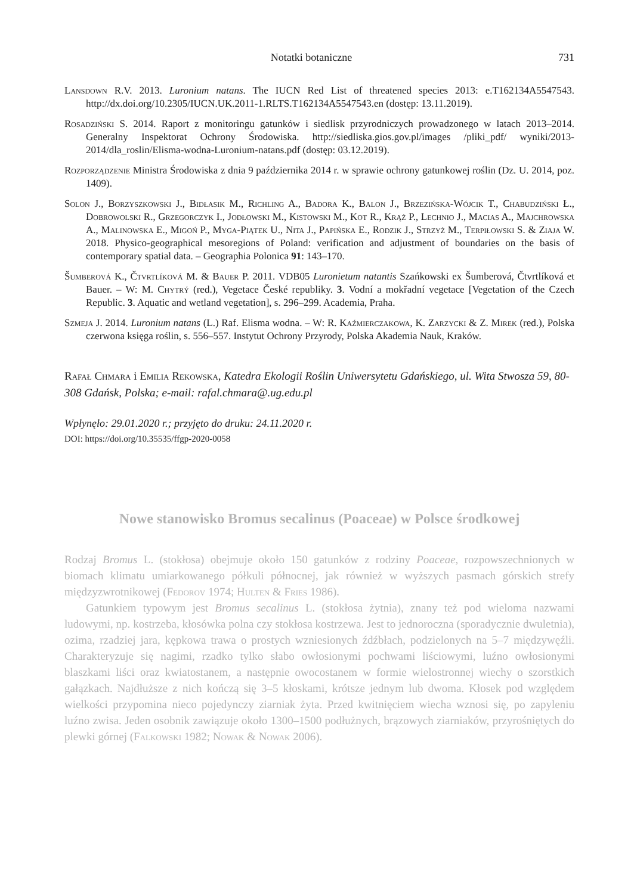Notatki botaniczne 731
Lansdown R.V. 2013. Luronium natans. The IUCN Red List of threatened species 2013: e.T162134A5547543. http://dx.doi.org/10.2305/IUCN.UK.2011-1.RLTS.T162134A5547543.en (dostęp: 13.11.2019).
Rosadziński S. 2014. Raport z monitoringu gatunków i siedlisk przyrodniczych prowadzonego w latach 2013–2014. Generalny Inspektorat Ochrony Środowiska. http://siedliska.gios.gov.pl/images /pliki_pdf/ wyniki/2013-2014/dla_roslin/Elisma-wodna-Luronium-natans.pdf (dostęp: 03.12.2019).
Rozporządzenie Ministra Środowiska z dnia 9 października 2014 r. w sprawie ochrony gatunkowej roślin (Dz. U. 2014, poz. 1409).
Solon J., Borzyszkowski J., Bidłasik M., Richling A., Badora K., Balon J., Brzezińska-Wójcik T., Chabudziński Ł., Dobrowolski R., Grzegorczyk I., Jodłowski M., Kistowski M., Kot R., Krąż P., Lechnio J., Macias A., Majchrowska A., Malinowska E., Migoń P., Myga-Piątek U., Nita J., Papińska E., Rodzik J., Strzyż M., Terpiłowski S. & Ziaja W. 2018. Physico-geographical mesoregions of Poland: verification and adjustment of boundaries on the basis of contemporary spatial data. – Geographia Polonica 91: 143–170.
Šumberová K., Čtvrtlíková M. & Bauer P. 2011. VDB05 Luronietum natantis Szańkowski ex Šumberová, Čtvrtlíková et Bauer. – W: M. Chytrý (red.), Vegetace České republiky. 3. Vodní a mokřadní vegetace [Vegetation of the Czech Republic. 3. Aquatic and wetland vegetation], s. 296–299. Academia, Praha.
Szmeja J. 2014. Luronium natans (L.) Raf. Elisma wodna. – W: R. Kaźmierczakowa, K. Zarzycki & Z. Mirek (red.), Polska czerwona księga roślin, s. 556–557. Instytut Ochrony Przyrody, Polska Akademia Nauk, Kraków.
Rafał Chmara i Emilia Rekowska, Katedra Ekologii Roślin Uniwersytetu Gdańskiego, ul. Wita Stwosza 59, 80-308 Gdańsk, Polska; e-mail: rafal.chmara@.ug.edu.pl
Wpłynęło: 29.01.2020 r.; przyjęto do druku: 24.11.2020 r.
DOI: https://doi.org/10.35535/ffgp-2020-0058
Nowe stanowisko Bromus secalinus (Poaceae) w Polsce środkowej
Rodzaj Bromus L. (stokłosa) obejmuje około 150 gatunków z rodziny Poaceae, rozpowszechnionych w biomach klimatu umiarkowanego półkuli północnej, jak również w wyższych pasmach górskich strefy międzyzwrotnikowej (Fedorov 1974; Hulten & Fries 1986).
Gatunkiem typowym jest Bromus secalinus L. (stokłosa żytnia), znany też pod wieloma nazwami ludowymi, np. kostrzeba, kłosówka polna czy stokłosa kostrzewa. Jest to jednoroczna (sporadycznie dwuletnia), ozima, rzadziej jara, kępkowa trawa o prostych wzniesionych źdźbłach, podzielonych na 5–7 międzywęźli. Charakteryzuje się nagimi, rzadko tylko słabo owłosionymi pochwami liściowymi, luźno owłosionymi blaszkami liści oraz kwiatostanem, a następnie owocostanem w formie wielostronnej wiechy o szorstkich gałązkach. Najdłuższe z nich kończą się 3–5 kłoskami, krótsze jednym lub dwoma. Kłosek pod względem wielkości przypomina nieco pojedynczy ziarniak żyta. Przed kwitnięciem wiecha wznosi się, po zapyleniu luźno zwisa. Jeden osobnik zawiązuje około 1300–1500 podłużnych, brązowych ziarniaków, przyrośniętych do plewki górnej (Falkowski 1982; Nowak & Nowak 2006).